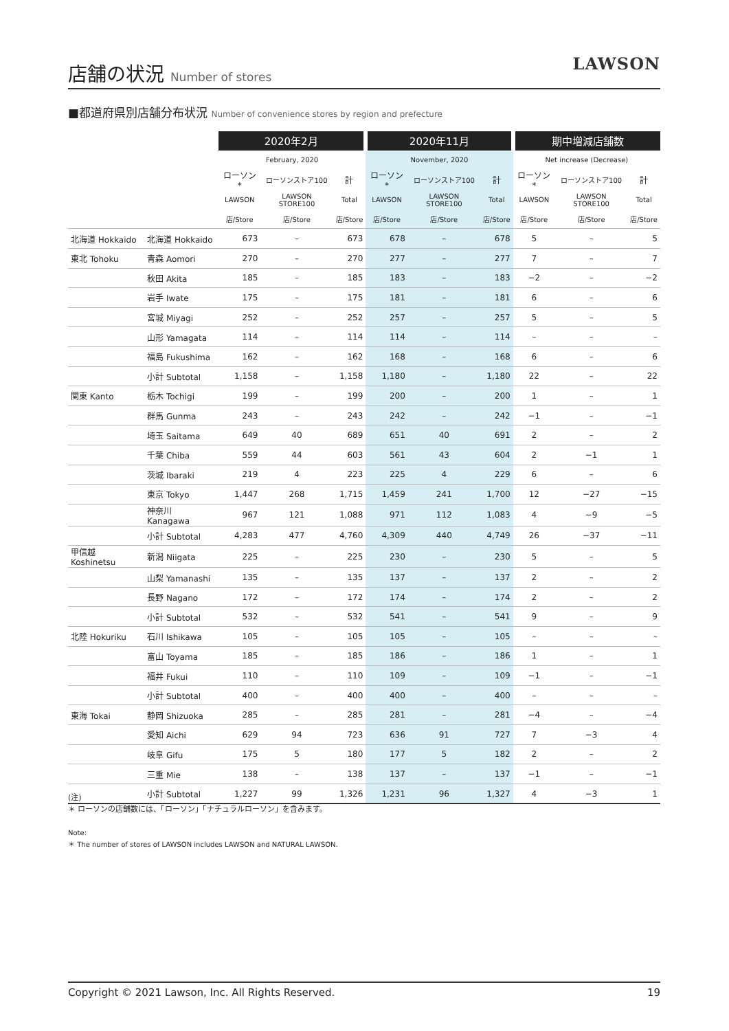店舗の状況 Number of stores
LAWSON
■都道府県別店舗分布状況 Number of convenience stores by region and prefecture
| | | 2020年2月 | | | 2020年11月 | | | 期中増減店舗数 | | |
| --- | --- | --- | --- | --- | --- | --- | --- | --- | --- | --- |
| | | February, 2020 | | | November, 2020 | | | Net increase (Decrease) | | |
| | | ローソン* | ローソンストア100 | 計 | ローソン* | ローソンストア100 | 計 | ローソン* | ローソンストア100 | 計 |
| | | LAWSON | LAWSON STORE100 | Total | LAWSON | LAWSON STORE100 | Total | LAWSON | LAWSON STORE100 | Total |
| | | 店/Store | 店/Store | 店/Store | 店/Store | 店/Store | 店/Store | 店/Store | 店/Store | 店/Store |
| 北海道 Hokkaido | 北海道 Hokkaido | 673 | – | 673 | 678 | – | 678 | 5 | – | 5 |
| 東北 Tohoku | 青森 Aomori | 270 | – | 270 | 277 | – | 277 | 7 | – | 7 |
| | 秋田 Akita | 185 | – | 185 | 183 | – | 183 | −2 | – | −2 |
| | 岩手 Iwate | 175 | – | 175 | 181 | – | 181 | 6 | – | 6 |
| | 宮城 Miyagi | 252 | – | 252 | 257 | – | 257 | 5 | – | 5 |
| | 山形 Yamagata | 114 | – | 114 | 114 | – | 114 | – | – | – |
| | 福島 Fukushima | 162 | – | 162 | 168 | – | 168 | 6 | – | 6 |
| | 小計 Subtotal | 1,158 | – | 1,158 | 1,180 | – | 1,180 | 22 | – | 22 |
| 関東 Kanto | 栃木 Tochigi | 199 | – | 199 | 200 | – | 200 | 1 | – | 1 |
| | 群馬 Gunma | 243 | – | 243 | 242 | – | 242 | −1 | – | −1 |
| | 埼玉 Saitama | 649 | 40 | 689 | 651 | 40 | 691 | 2 | – | 2 |
| | 千葉 Chiba | 559 | 44 | 603 | 561 | 43 | 604 | 2 | −1 | 1 |
| | 茨城 Ibaraki | 219 | 4 | 223 | 225 | 4 | 229 | 6 | – | 6 |
| | 東京 Tokyo | 1,447 | 268 | 1,715 | 1,459 | 241 | 1,700 | 12 | −27 | −15 |
| | 神奈川 Kanagawa | 967 | 121 | 1,088 | 971 | 112 | 1,083 | 4 | −9 | −5 |
| | 小計 Subtotal | 4,283 | 477 | 4,760 | 4,309 | 440 | 4,749 | 26 | −37 | −11 |
| 甲信越 Koshinetsu | 新潟 Niigata | 225 | – | 225 | 230 | – | 230 | 5 | – | 5 |
| | 山梨 Yamanashi | 135 | – | 135 | 137 | – | 137 | 2 | – | 2 |
| | 長野 Nagano | 172 | – | 172 | 174 | – | 174 | 2 | – | 2 |
| | 小計 Subtotal | 532 | – | 532 | 541 | – | 541 | 9 | – | 9 |
| 北陸 Hokuriku | 石川 Ishikawa | 105 | – | 105 | 105 | – | 105 | – | – | – |
| | 富山 Toyama | 185 | – | 185 | 186 | – | 186 | 1 | – | 1 |
| | 福井 Fukui | 110 | – | 110 | 109 | – | 109 | −1 | – | −1 |
| | 小計 Subtotal | 400 | – | 400 | 400 | – | 400 | – | – | – |
| 東海 Tokai | 静岡 Shizuoka | 285 | – | 285 | 281 | – | 281 | −4 | – | −4 |
| | 愛知 Aichi | 629 | 94 | 723 | 636 | 91 | 727 | 7 | −3 | 4 |
| | 岐阜 Gifu | 175 | 5 | 180 | 177 | 5 | 182 | 2 | – | 2 |
| | 三重 Mie | 138 | – | 138 | 137 | – | 137 | −1 | – | −1 |
| | 小計 Subtotal | 1,227 | 99 | 1,326 | 1,231 | 96 | 1,327 | 4 | −3 | 1 |
(注)
＊ ローソンの店舗数には、「ローソン」「ナチュラルローソン」を含みます。
Note:
＊ The number of stores of LAWSON includes LAWSON and NATURAL LAWSON.
Copyright © 2021 Lawson, Inc. All Rights Reserved. 19